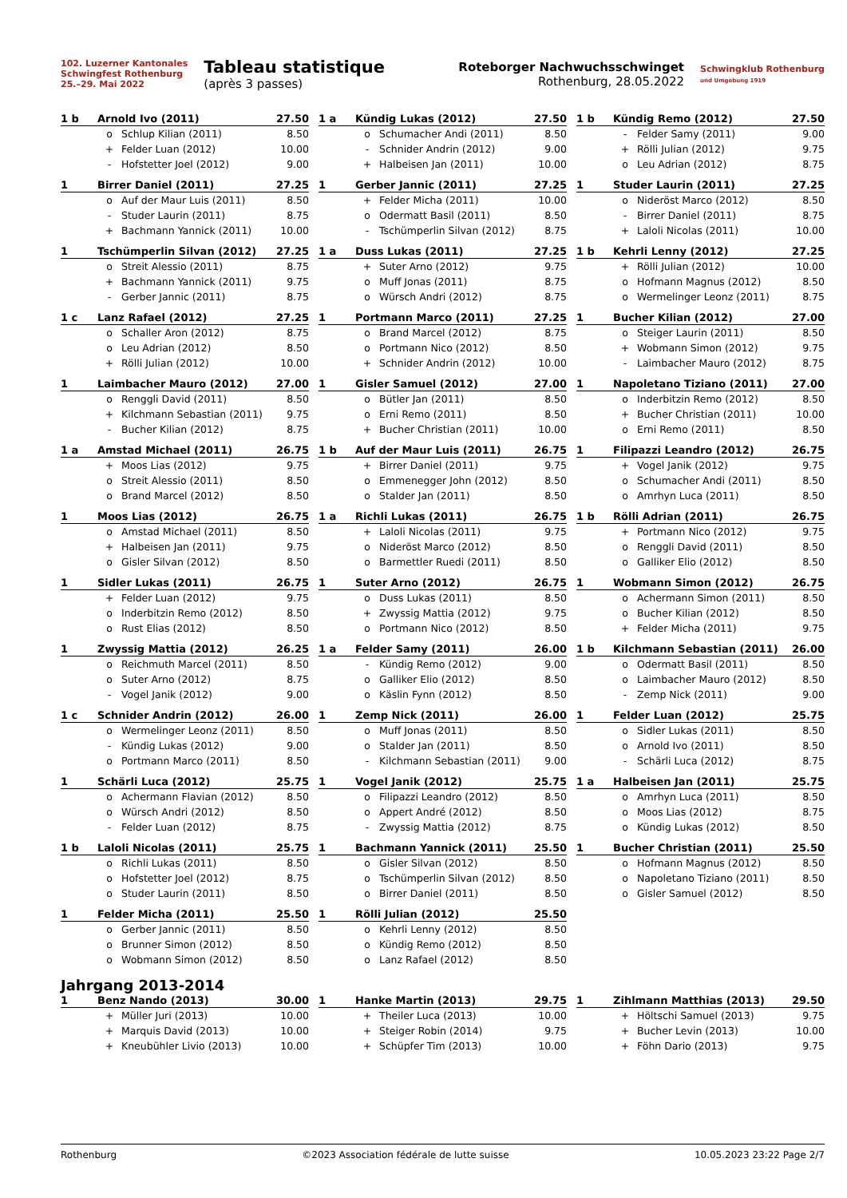102. Luzerner Kantonales
Schwingfest Rothenburg
25.–29. Mai 2022
Tableau statistique
(après 3 passes)
Roteborger Nachwuchsschwinget
Rothenburg, 28.05.2022
Schwingklub Rothenburg
und Umgebung 1919
| 1 b | Arnold Ivo (2011) | | 27.50 |
| --- | --- | --- | --- |
| | o | Schlup Kilian (2011) | 8.50 |
| | + | Felder Luan (2012) | 10.00 |
| | - | Hofstetter Joel (2012) | 9.00 |
| 1 a | Kündig Lukas (2012) | | 27.50 |
| --- | --- | --- | --- |
| | o | Schumacher Andi (2011) | 8.50 |
| | - | Schnider Andrin (2012) | 9.00 |
| | + | Halbeisen Jan (2011) | 10.00 |
| 1 b | Kündig Remo (2012) | | 27.50 |
| --- | --- | --- | --- |
| | - | Felder Samy (2011) | 9.00 |
| | + | Rölli Julian (2012) | 9.75 |
| | o | Leu Adrian (2012) | 8.75 |
| 1 | Birrer Daniel (2011) | | 27.25 |
| --- | --- | --- | --- |
| | o | Auf der Maur Luis (2011) | 8.50 |
| | - | Studer Laurin (2011) | 8.75 |
| | + | Bachmann Yannick (2011) | 10.00 |
| 1 | Gerber Jannic (2011) | | 27.25 |
| --- | --- | --- | --- |
| | + | Felder Micha (2011) | 10.00 |
| | o | Odermatt Basil (2011) | 8.50 |
| | - | Tschümperlin Silvan (2012) | 8.75 |
| 1 | Studer Laurin (2011) | | 27.25 |
| --- | --- | --- | --- |
| | o | Nideröst Marco (2012) | 8.50 |
| | - | Birrer Daniel (2011) | 8.75 |
| | + | Laloli Nicolas (2011) | 10.00 |
| 1 | Tschümperlin Silvan (2012) | | 27.25 |
| --- | --- | --- | --- |
| | o | Streit Alessio (2011) | 8.75 |
| | + | Bachmann Yannick (2011) | 9.75 |
| | - | Gerber Jannic (2011) | 8.75 |
| 1 a | Duss Lukas (2011) | | 27.25 |
| --- | --- | --- | --- |
| | + | Suter Arno (2012) | 9.75 |
| | o | Muff Jonas (2011) | 8.75 |
| | o | Würsch Andri (2012) | 8.75 |
| 1 b | Kehrli Lenny (2012) | | 27.25 |
| --- | --- | --- | --- |
| | + | Rölli Julian (2012) | 10.00 |
| | o | Hofmann Magnus (2012) | 8.50 |
| | o | Wermelinger Leonz (2011) | 8.75 |
| 1 c | Lanz Rafael (2012) | | 27.25 |
| --- | --- | --- | --- |
| | o | Schaller Aron (2012) | 8.75 |
| | o | Leu Adrian (2012) | 8.50 |
| | + | Rölli Julian (2012) | 10.00 |
| 1 | Portmann Marco (2011) | | 27.25 |
| --- | --- | --- | --- |
| | o | Brand Marcel (2012) | 8.75 |
| | o | Portmann Nico (2012) | 8.50 |
| | + | Schnider Andrin (2012) | 10.00 |
| 1 | Bucher Kilian (2012) | | 27.00 |
| --- | --- | --- | --- |
| | o | Steiger Laurin (2011) | 8.50 |
| | + | Wobmann Simon (2012) | 9.75 |
| | - | Laimbacher Mauro (2012) | 8.75 |
| 1 | Laimbacher Mauro (2012) | | 27.00 |
| --- | --- | --- | --- |
| | o | Renggli David (2011) | 8.50 |
| | + | Kilchmann Sebastian (2011) | 9.75 |
| | - | Bucher Kilian (2012) | 8.75 |
| 1 | Gisler Samuel (2012) | | 27.00 |
| --- | --- | --- | --- |
| | o | Bütler Jan (2011) | 8.50 |
| | o | Erni Remo (2011) | 8.50 |
| | + | Bucher Christian (2011) | 10.00 |
| 1 | Napoletano Tiziano (2011) | | 27.00 |
| --- | --- | --- | --- |
| | o | Inderbitzin Remo (2012) | 8.50 |
| | + | Bucher Christian (2011) | 10.00 |
| | o | Erni Remo (2011) | 8.50 |
| 1 a | Amstad Michael (2011) | | 26.75 |
| --- | --- | --- | --- |
| | + | Moos Lias (2012) | 9.75 |
| | o | Streit Alessio (2011) | 8.50 |
| | o | Brand Marcel (2012) | 8.50 |
| 1 b | Auf der Maur Luis (2011) | | 26.75 |
| --- | --- | --- | --- |
| | + | Birrer Daniel (2011) | 9.75 |
| | o | Emmenegger John (2012) | 8.50 |
| | o | Stalder Jan (2011) | 8.50 |
| 1 | Filipazzi Leandro (2012) | | 26.75 |
| --- | --- | --- | --- |
| | + | Vogel Janik (2012) | 9.75 |
| | o | Schumacher Andi (2011) | 8.50 |
| | o | Amrhyn Luca (2011) | 8.50 |
| 1 | Moos Lias (2012) | | 26.75 |
| --- | --- | --- | --- |
| | o | Amstad Michael (2011) | 8.50 |
| | + | Halbeisen Jan (2011) | 9.75 |
| | o | Gisler Silvan (2012) | 8.50 |
| 1 a | Richli Lukas (2011) | | 26.75 |
| --- | --- | --- | --- |
| | + | Laloli Nicolas (2011) | 9.75 |
| | o | Nideröst Marco (2012) | 8.50 |
| | o | Barmettler Ruedi (2011) | 8.50 |
| 1 b | Rölli Adrian (2011) | | 26.75 |
| --- | --- | --- | --- |
| | + | Portmann Nico (2012) | 9.75 |
| | o | Renggli David (2011) | 8.50 |
| | o | Galliker Elio (2012) | 8.50 |
| 1 | Sidler Lukas (2011) | | 26.75 |
| --- | --- | --- | --- |
| | + | Felder Luan (2012) | 9.75 |
| | o | Inderbitzin Remo (2012) | 8.50 |
| | o | Rust Elias (2012) | 8.50 |
| 1 | Suter Arno (2012) | | 26.75 |
| --- | --- | --- | --- |
| | o | Duss Lukas (2011) | 8.50 |
| | + | Zwyssig Mattia (2012) | 9.75 |
| | o | Portmann Nico (2012) | 8.50 |
| 1 | Wobmann Simon (2012) | | 26.75 |
| --- | --- | --- | --- |
| | o | Achermann Simon (2011) | 8.50 |
| | o | Bucher Kilian (2012) | 8.50 |
| | + | Felder Micha (2011) | 9.75 |
| 1 | Zwyssig Mattia (2012) | | 26.25 |
| --- | --- | --- | --- |
| | o | Reichmuth Marcel (2011) | 8.50 |
| | o | Suter Arno (2012) | 8.75 |
| | - | Vogel Janik (2012) | 9.00 |
| 1 a | Felder Samy (2011) | | 26.00 |
| --- | --- | --- | --- |
| | - | Kündig Remo (2012) | 9.00 |
| | o | Galliker Elio (2012) | 8.50 |
| | o | Käslin Fynn (2012) | 8.50 |
| 1 b | Kilchmann Sebastian (2011) | | 26.00 |
| --- | --- | --- | --- |
| | o | Odermatt Basil (2011) | 8.50 |
| | o | Laimbacher Mauro (2012) | 8.50 |
| | - | Zemp Nick (2011) | 9.00 |
| 1 c | Schnider Andrin (2012) | | 26.00 |
| --- | --- | --- | --- |
| | o | Wermelinger Leonz (2011) | 8.50 |
| | - | Kündig Lukas (2012) | 9.00 |
| | o | Portmann Marco (2011) | 8.50 |
| 1 | Zemp Nick (2011) | | 26.00 |
| --- | --- | --- | --- |
| | o | Muff Jonas (2011) | 8.50 |
| | o | Stalder Jan (2011) | 8.50 |
| | - | Kilchmann Sebastian (2011) | 9.00 |
| 1 | Felder Luan (2012) | | 25.75 |
| --- | --- | --- | --- |
| | o | Sidler Lukas (2011) | 8.50 |
| | o | Arnold Ivo (2011) | 8.50 |
| | - | Schärli Luca (2012) | 8.75 |
| 1 | Schärli Luca (2012) | | 25.75 |
| --- | --- | --- | --- |
| | o | Achermann Flavian (2012) | 8.50 |
| | o | Würsch Andri (2012) | 8.50 |
| | - | Felder Luan (2012) | 8.75 |
| 1 | Vogel Janik (2012) | | 25.75 |
| --- | --- | --- | --- |
| | o | Filipazzi Leandro (2012) | 8.50 |
| | o | Appert André (2012) | 8.50 |
| | - | Zwyssig Mattia (2012) | 8.75 |
| 1 a | Halbeisen Jan (2011) | | 25.75 |
| --- | --- | --- | --- |
| | o | Amrhyn Luca (2011) | 8.50 |
| | o | Moos Lias (2012) | 8.75 |
| | o | Kündig Lukas (2012) | 8.50 |
| 1 b | Laloli Nicolas (2011) | | 25.75 |
| --- | --- | --- | --- |
| | o | Richli Lukas (2011) | 8.50 |
| | o | Hofstetter Joel (2012) | 8.75 |
| | o | Studer Laurin (2011) | 8.50 |
| 1 | Bachmann Yannick (2011) | | 25.50 |
| --- | --- | --- | --- |
| | o | Gisler Silvan (2012) | 8.50 |
| | o | Tschümperlin Silvan (2012) | 8.50 |
| | o | Birrer Daniel (2011) | 8.50 |
| 1 | Bucher Christian (2011) | | 25.50 |
| --- | --- | --- | --- |
| | o | Hofmann Magnus (2012) | 8.50 |
| | o | Napoletano Tiziano (2011) | 8.50 |
| | o | Gisler Samuel (2012) | 8.50 |
| 1 | Felder Micha (2011) | | 25.50 |
| --- | --- | --- | --- |
| | o | Gerber Jannic (2011) | 8.50 |
| | o | Brunner Simon (2012) | 8.50 |
| | o | Wobmann Simon (2012) | 8.50 |
| 1 | Rölli Julian (2012) | | 25.50 |
| --- | --- | --- | --- |
| | o | Kehrli Lenny (2012) | 8.50 |
| | o | Kündig Remo (2012) | 8.50 |
| | o | Lanz Rafael (2012) | 8.50 |
Jahrgang 2013-2014
| 1 | Benz Nando (2013) | | 30.00 |
| --- | --- | --- | --- |
| | + | Müller Juri (2013) | 10.00 |
| | + | Marquis David (2013) | 10.00 |
| | + | Kneubühler Livio (2013) | 10.00 |
| 1 | Hanke Martin (2013) | | 29.75 |
| --- | --- | --- | --- |
| | + | Theiler Luca (2013) | 10.00 |
| | + | Steiger Robin (2014) | 9.75 |
| | + | Schüpfer Tim (2013) | 10.00 |
| 1 | Zihlmann Matthias (2013) | | 29.50 |
| --- | --- | --- | --- |
| | + | Höltschi Samuel (2013) | 9.75 |
| | + | Bucher Levin (2013) | 10.00 |
| | + | Föhn Dario (2013) | 9.75 |
Rothenburg ©2023 Association fédérale de lutte suisse 10.05.2023 23:22 Page 2/7